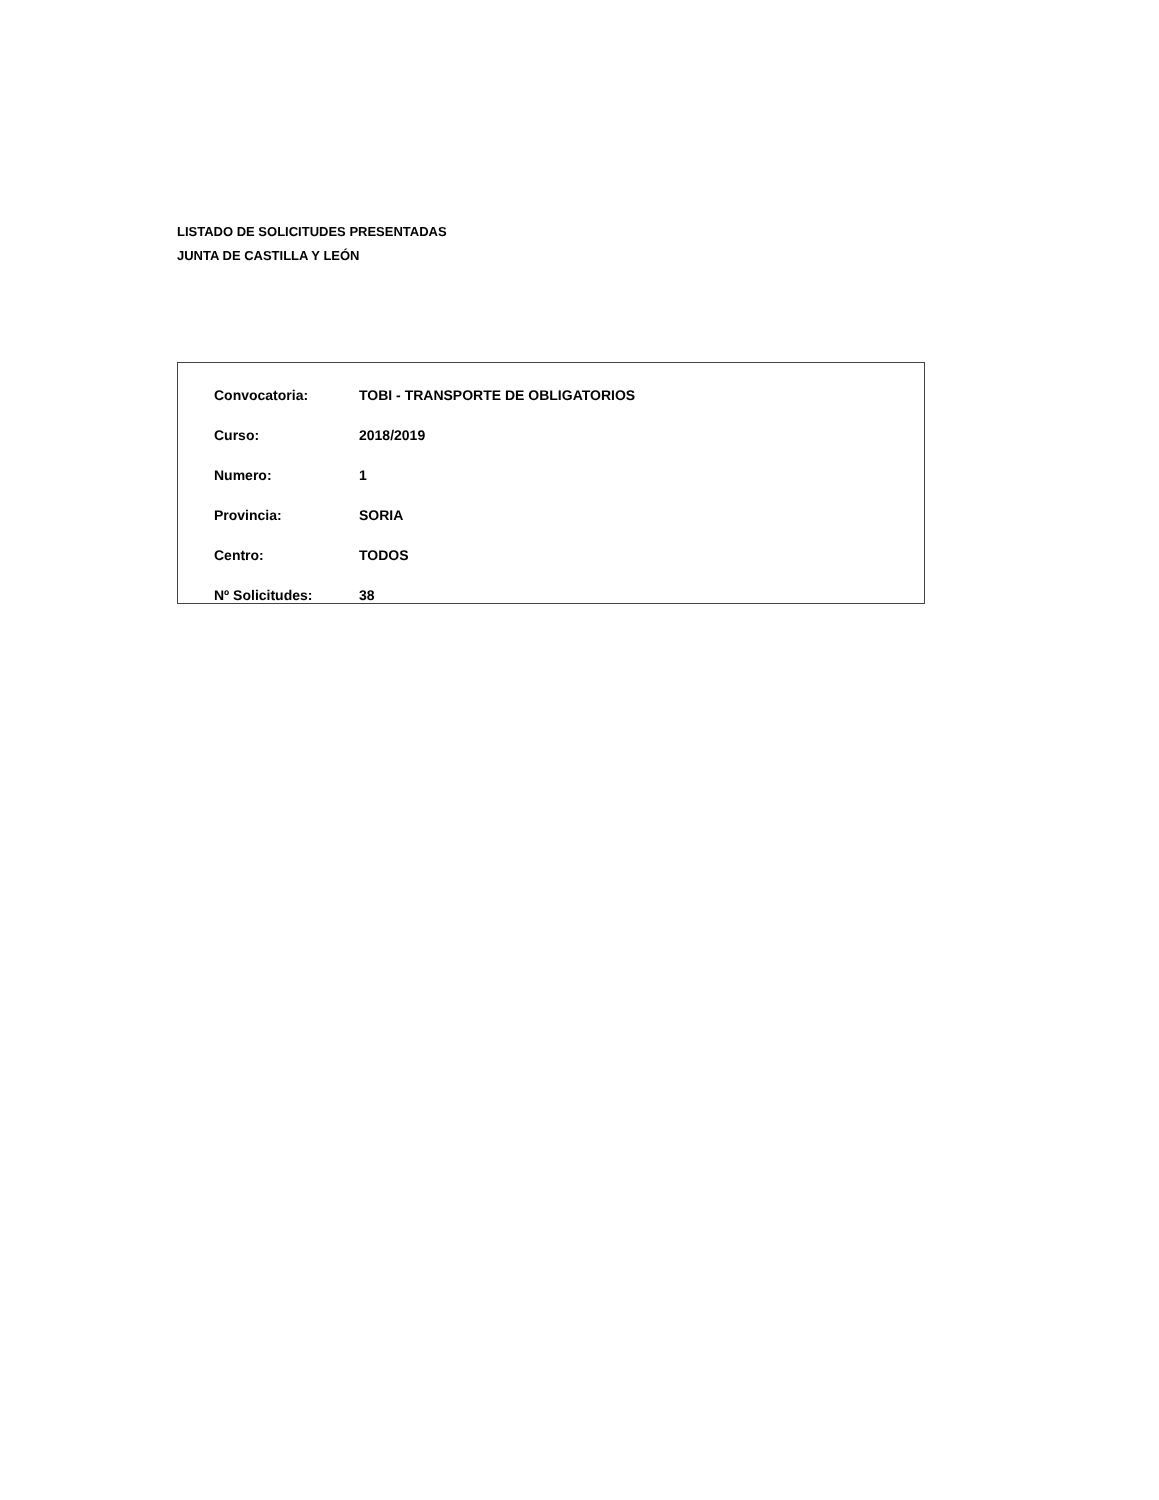LISTADO DE SOLICITUDES PRESENTADAS
JUNTA DE CASTILLA Y LEÓN
| Convocatoria: | TOBI - TRANSPORTE DE OBLIGATORIOS |
| Curso: | 2018/2019 |
| Numero: | 1 |
| Provincia: | SORIA |
| Centro: | TODOS |
| Nº Solicitudes: | 38 |